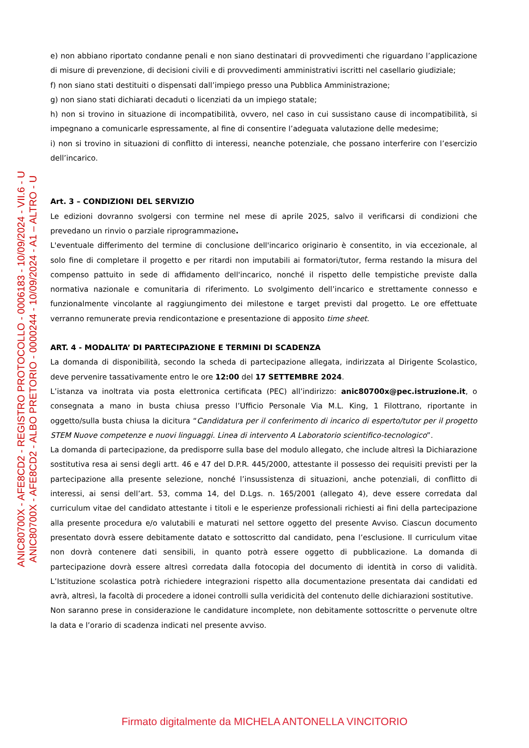ANIC80700X - AFE8CD2 - REGISTRO PROTOCOLLO - 0006183 - 10/09/2024 - VII.6 - U
ANIC80700X - AFE8CD2 - ALBO PRETORIO - 0000244 - 10/09/2024 - A1 – ALTRO - U
e) non abbiano riportato condanne penali e non siano destinatari di provvedimenti che riguardano l’applicazione di misure di prevenzione, di decisioni civili e di provvedimenti amministrativi iscritti nel casellario giudiziale;
f) non siano stati destituiti o dispensati dall’impiego presso una Pubblica Amministrazione;
g) non siano stati dichiarati decaduti o licenziati da un impiego statale;
h) non si trovino in situazione di incompatibilità, ovvero, nel caso in cui sussistano cause di incompatibilità, si impegnano a comunicarle espressamente, al fine di consentire l’adeguata valutazione delle medesime;
i) non si trovino in situazioni di conflitto di interessi, neanche potenziale, che possano interferire con l’esercizio dell’incarico.
Art. 3 – CONDIZIONI DEL SERVIZIO
Le edizioni dovranno svolgersi con termine nel mese di aprile 2025, salvo il verificarsi di condizioni che prevedano un rinvio o parziale riprogrammazione.
L'eventuale differimento del termine di conclusione dell'incarico originario è consentito, in via eccezionale, al solo fine di completare il progetto e per ritardi non imputabili ai formatori/tutor, ferma restando la misura del compenso pattuito in sede di affidamento dell'incarico, nonché il rispetto delle tempistiche previste dalla normativa nazionale e comunitaria di riferimento. Lo svolgimento dell’incarico e strettamente connesso e funzionalmente vincolante al raggiungimento dei milestone e target previsti dal progetto. Le ore effettuate verranno remunerate previa rendicontazione e presentazione di apposito time sheet.
ART. 4 - MODALITA’ DI PARTECIPAZIONE E TERMINI DI SCADENZA
La domanda di disponibilità, secondo la scheda di partecipazione allegata, indirizzata al Dirigente Scolastico, deve pervenire tassativamente entro le ore 12:00 del 17 SETTEMBRE 2024.
L’istanza va inoltrata via posta elettronica certificata (PEC) all’indirizzo: anic80700x@pec.istruzione.it, o consegnata a mano in busta chiusa presso l’Ufficio Personale Via M.L. King, 1 Filottrano, riportante in oggetto/sulla busta chiusa la dicitura “Candidatura per il conferimento di incarico di esperto/tutor per il progetto STEM Nuove competenze e nuovi linguaggi. Linea di intervento A Laboratorio scientifico-tecnologico”.
La domanda di partecipazione, da predisporre sulla base del modulo allegato, che include altresì la Dichiarazione sostitutiva resa ai sensi degli artt. 46 e 47 del D.P.R. 445/2000, attestante il possesso dei requisiti previsti per la partecipazione alla presente selezione, nonché l’insussistenza di situazioni, anche potenziali, di conflitto di interessi, ai sensi dell’art. 53, comma 14, del D.Lgs. n. 165/2001 (allegato 4), deve essere corredata dal curriculum vitae del candidato attestante i titoli e le esperienze professionali richiesti ai fini della partecipazione alla presente procedura e/o valutabili e maturati nel settore oggetto del presente Avviso. Ciascun documento presentato dovrà essere debitamente datato e sottoscritto dal candidato, pena l’esclusione. Il curriculum vitae non dovrà contenere dati sensibili, in quanto potrà essere oggetto di pubblicazione. La domanda di partecipazione dovrà essere altresì corredata dalla fotocopia del documento di identità in corso di validità. L’Istituzione scolastica potrà richiedere integrazioni rispetto alla documentazione presentata dai candidati ed avrà, altresì, la facoltà di procedere a idonei controlli sulla veridicità del contenuto delle dichiarazioni sostitutive.
Non saranno prese in considerazione le candidature incomplete, non debitamente sottoscritte o pervenute oltre la data e l’orario di scadenza indicati nel presente avviso.
Firmato digitalmente da MICHELA ANTONELLA VINCITORIO